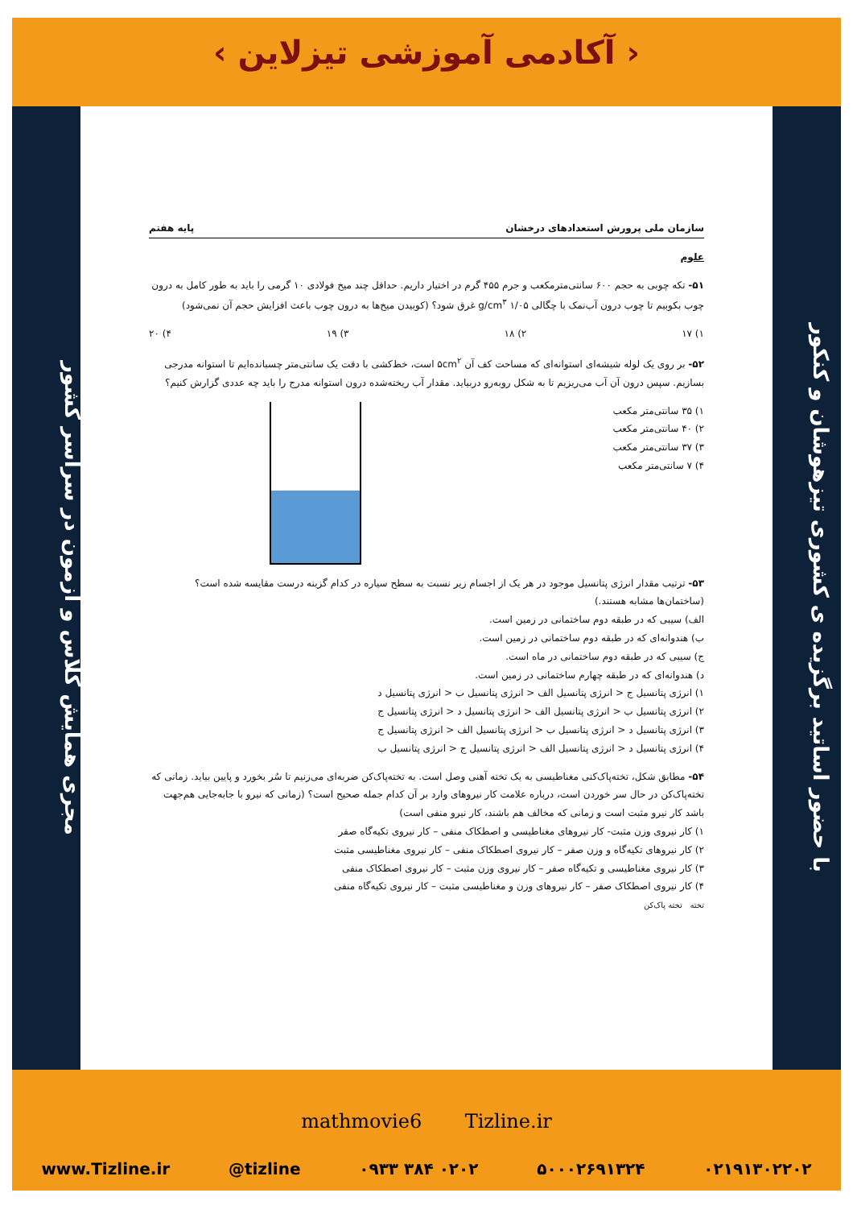‹ آکادمی آموزشی تیزلاین ›
با حضور اساتید برگزیده ی کشوری تیزهوشان و کنکور
مجری همایش کلاس و آزمون در سراسر کشور
سازمان ملی پرورش استعدادهای درخشان پایه هفتم
علوم
۵۱- تکه چوبی به حجم ۶۰۰ سانتی‌مترمکعب و جرم ۴۵۵ گرم در اختیار داریم. حداقل چند میخ فولادی ۱۰ گرمی را باید به طور کامل به درون چوب بکوبیم تا چوب درون آب‌نمک با چگالی ۱/۰۵ g/cm<sup>۳</sup> غرق شود؟ (کوبیدن میخ‌ها به درون چوب باعث افزایش حجم آن نمی‌شود)
۱) ۱۷ ۲) ۱۸ ۳) ۱۹ ۴) ۲۰
۵۲- بر روی یک لوله شیشه‌ای استوانه‌ای که مساحت کف آن ۵cm<sup>۲</sup> است، خط‌کشی با دقت یک سانتی‌متر چسبانده‌ایم تا استوانه مدرجی بسازیم. سپس درون آن آب می‌ریزیم تا به شکل روبه‌رو دربیاید. مقدار آب ریخته‌شده درون استوانه مدرج را باید چه عددی گزارش کنیم؟
۱) ۳۵ سانتی‌متر مکعب
۲) ۴۰ سانتی‌متر مکعب
۳) ۳۷ سانتی‌متر مکعب
۴) ۷ سانتی‌متر مکعب
۵۳- ترتیب مقدار انرژی پتانسیل موجود در هر یک از اجسام زیر نسبت به سطح سیاره در کدام گزینه درست مقایسه شده است؟ (ساختمان‌ها مشابه هستند.)
الف) سیبی که در طبقه دوم ساختمانی در زمین است.
ب) هندوانه‌ای که در طبقه دوم ساختمانی در زمین است.
ج) سیبی که در طبقه دوم ساختمانی در ماه است.
د) هندوانه‌ای که در طبقه چهارم ساختمانی در زمین است.
۱) انرژی پتانسیل ج < انرژی پتانسیل الف < انرژی پتانسیل ب < انرژی پتانسیل د
۲) انرژی پتانسیل ب < انرژی پتانسیل الف < انرژی پتانسیل د < انرژی پتانسیل ج
۳) انرژی پتانسیل د < انرژی پتانسیل ب < انرژی پتانسیل الف < انرژی پتانسیل ج
۴) انرژی پتانسیل د < انرژی پتانسیل الف < انرژی پتانسیل ج < انرژی پتانسیل ب
۵۴- مطابق شکل، تخته‌پاک‌کنی مغناطیسی به یک تخته آهنی وصل است. به تخته‌پاک‌کن ضربه‌ای می‌زنیم تا سُر بخورد و پایین بیاید. زمانی که تخته‌پاک‌کن در حال سر خوردن است، درباره علامت کار نیروهای وارد بر آن کدام جمله صحیح است؟ (زمانی که نیرو با جابه‌جایی هم‌جهت باشد کار نیرو مثبت است و زمانی که مخالف هم باشند، کار نیرو منفی است)
۱) کار نیروی وزن مثبت- کار نیروهای مغناطیسی و اصطکاک منفی – کار نیروی تکیه‌گاه صفر
۲) کار نیروهای تکیه‌گاه و وزن صفر – کار نیروی اصطکاک منفی – کار نیروی مغناطیسی مثبت
۳) کار نیروی مغناطیسی و تکیه‌گاه صفر – کار نیروی وزن مثبت – کار نیروی اصطکاک منفی
۴) کار نیروی اصطکاک صفر – کار نیروهای وزن و مغناطیسی مثبت – کار نیروی تکیه‌گاه منفی
تخته تخته پاک‌کن
mathmovie6 Tizline.ir
www.Tizline.ir @tizline ۰۹۳۳ ۳۸۴ ۰۲۰۲ ۵۰۰۰۲۶۹۱۳۲۴ ۰۲۱۹۱۳۰۲۲۰۲